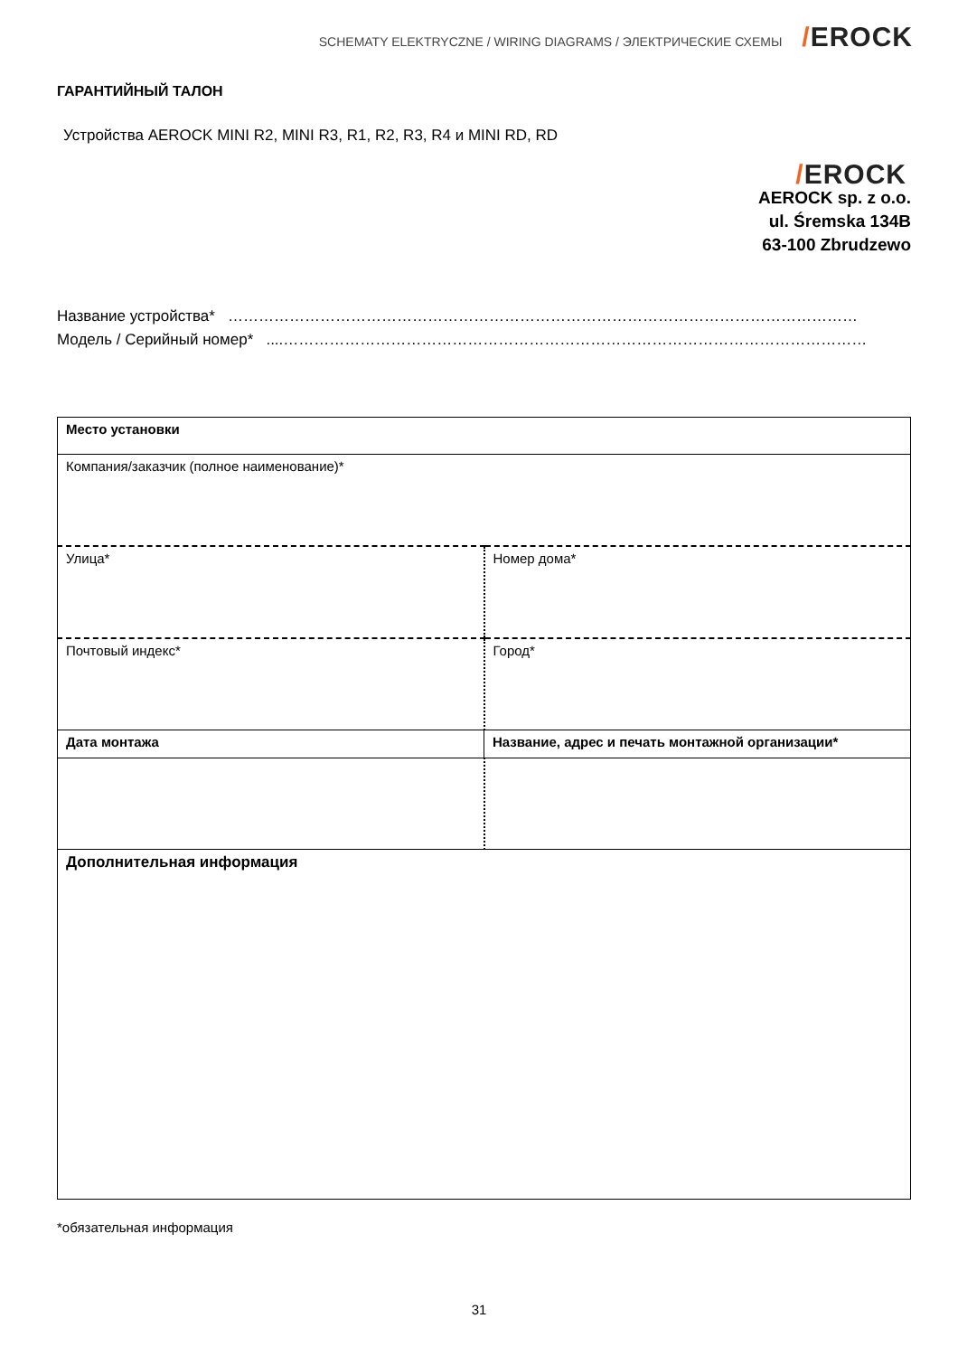SCHEMATY ELEKTRYCZNE / WIRING DIAGRAMS / ЭЛЕКТРИЧЕСКИЕ СХЕМЫ
/EROCK
ГАРАНТИЙНЫЙ ТАЛОН
Устройства AEROCK MINI R2, MINI R3, R1, R2, R3, R4 и MINI RD, RD
/EROCK
AEROCK sp. z o.o.
ul. Śremska 134B
63-100 Zbrudzewo
Название устройства* ……………………………………………………………………………………………………………
Модель / Серийный номер* ....……………………………………………………………………………………………………
| Место установки | |
| Компания/заказчик (полное наименование)* | |
| Улица* | Номер дома* |
| Почтовый индекс* | Город* |
| Дата монтажа | Название, адрес и печать монтажной организации* |
| Дополнительная информация | |
*обязательная информация
31